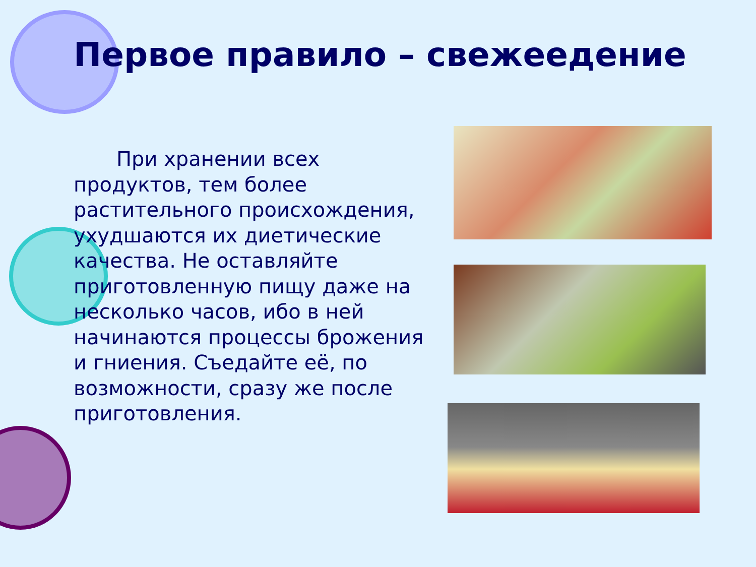Первое правило – свежеедение
При хранении всех продуктов, тем более растительного происхождения, ухудшаются их диетические качества. Не оставляйте приготовленную пищу даже на несколько часов, ибо в ней начинаются процессы брожения и гниения. Съедайте её, по возможности, сразу же после приготовления.